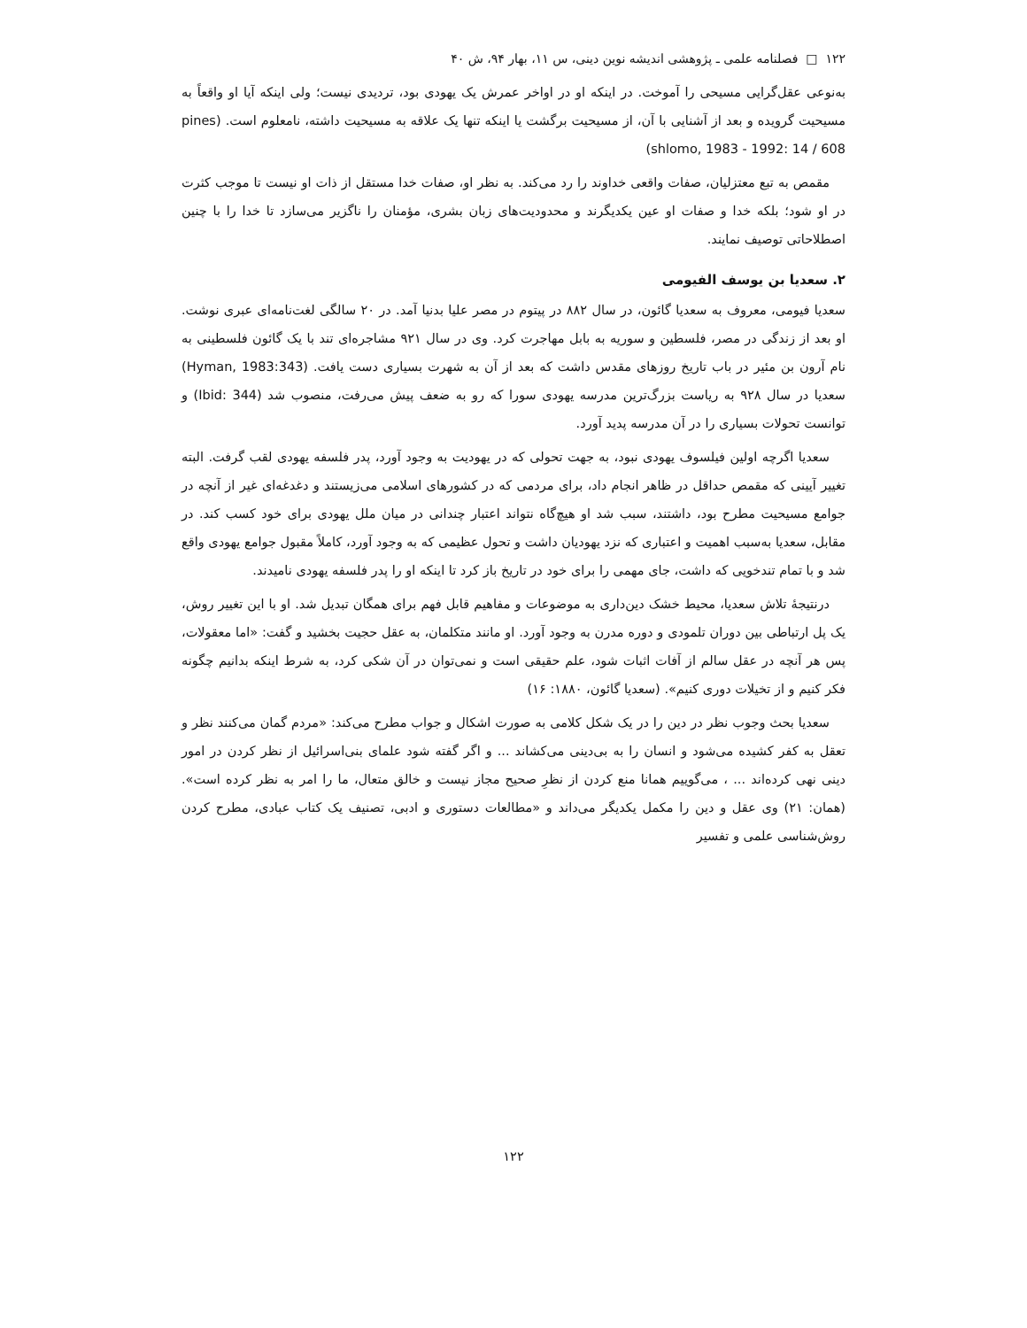۱۲۲ □ فصلنامه علمی ـ پژوهشی اندیشه نوین دینی، س ۱۱، بهار ۹۴، ش ۴۰
به‌نوعی عقل‌گرایی مسیحی را آموخت. در اینکه او در اواخر عمرش یک یهودی بود، تردیدی نیست؛ ولی اینکه آیا او واقعاً به مسیحیت گرویده و بعد از آشنایی با آن، از مسیحیت برگشت یا اینکه تنها یک علاقه به مسیحیت داشته، نامعلوم است. (pines shlomo, 1983 - 1992: 14 / 608)
مقمص به تبع معتزلیان، صفات واقعی خداوند را رد می‌کند. به نظر او، صفات خدا مستقل از ذات او نیست تا موجب کثرت در او شود؛ بلکه خدا و صفات او عین یکدیگرند و محدودیت‌های زبان بشری، مؤمنان را ناگزیر می‌سازد تا خدا را با چنین اصطلاحاتی توصیف نمایند.
۲. سعدیا بن یوسف الفیومی
سعدیا فیومی، معروف به سعدیا گائون، در سال ۸۸۲ در پیتوم در مصر علیا بدنیا آمد. در ۲۰ سالگی لغت‌نامه‌ای عبری نوشت. او بعد از زندگی در مصر، فلسطین و سوریه به بابل مهاجرت کرد. وی در سال ۹۲۱ مشاجره‌ای تند با یک گائون فلسطینی به نام آرون بن مئیر در باب تاریخ روزهای مقدس داشت که بعد از آن به شهرت بسیاری دست یافت. (Hyman, 1983:343) سعدیا در سال ۹۲۸ به ریاست بزرگ‌ترین مدرسه یهودی سورا که رو به ضعف پیش می‌رفت، منصوب شد (Ibid: 344) و توانست تحولات بسیاری را در آن مدرسه پدید آورد.
سعدیا اگرچه اولین فیلسوف یهودی نبود، به جهت تحولی که در یهودیت به وجود آورد، پدر فلسفه یهودی لقب گرفت. البته تغییر آیینی که مقمص حداقل در ظاهر انجام داد، برای مردمی که در کشورهای اسلامی می‌زیستند و دغدغه‌ای غیر از آنچه در جوامع مسیحیت مطرح بود، داشتند، سبب شد او هیچ‌گاه نتواند اعتبار چندانی در میان ملل یهودی برای خود کسب کند. در مقابل، سعدیا به‌سبب اهمیت و اعتباری که نزد یهودیان داشت و تحول عظیمی که به وجود آورد، کاملاً مقبول جوامع یهودی واقع شد و با تمام تندخویی که داشت، جای مهمی را برای خود در تاریخ باز کرد تا اینکه او را پدر فلسفه یهودی نامیدند.
درنتیجهٔ تلاش سعدیا، محیط خشک دین‌داری به موضوعات و مفاهیم قابل فهم برای همگان تبدیل شد. او با این تغییر روش، یک پل ارتباطی بین دوران تلمودی و دوره مدرن به وجود آورد. او مانند متکلمان، به عقل حجیت بخشید و گفت: «اما معقولات، پس هر آنچه در عقل سالم از آفات اثبات شود، علم حقیقی است و نمی‌توان در آن شکی کرد، به شرط اینکه بدانیم چگونه فکر کنیم و از تخیلات دوری کنیم». (سعدیا گائون، ۱۸۸۰: ۱۶)
سعدیا بحث وجوب نظر در دین را در یک شکل کلامی به صورت اشکال و جواب مطرح می‌کند: «مردم گمان می‌کنند نظر و تعقل به کفر کشیده می‌شود و انسان را به بی‌دینی می‌کشاند ... و اگر گفته شود علمای بنی‌اسرائیل از نظر کردن در امور دینی نهی کرده‌اند ... ، می‌گوییم همانا منع کردن از نظرِ صحیح مجاز نیست و خالق متعال، ما را امر به نظر کرده است». (همان: ۲۱) وی عقل و دین را مکمل یکدیگر می‌داند و «مطالعات دستوری و ادبی، تصنیف یک کتاب عبادی، مطرح کردن روش‌شناسی علمی و تفسیر
۱۲۲